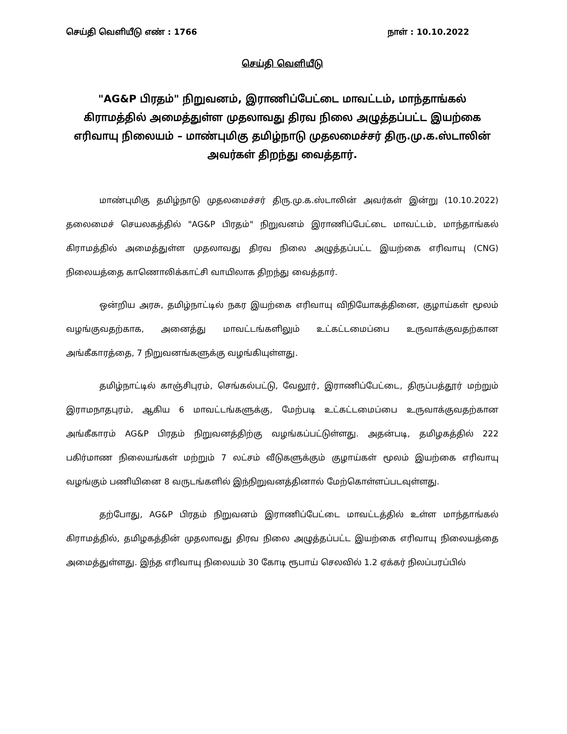செய்தி வெளியீடு எண் : 1766 நாள் : 10.10.2022
செய்தி வெளியீடு
"AG&P பிரதம்" நிறுவனம், இராணிப்பேட்டை மாவட்டம், மாந்தாங்கல் கிராமத்தில் அமைத்துள்ள முதலாவது திரவ நிலை அழுத்தப்பட்ட இயற்கை எரிவாயு நிலையம் – மாண்புமிகு தமிழ்நாடு முதலமைச்சர் திரு.மு.க.ஸ்டாலின் அவர்கள் திறந்து வைத்தார்.
மாண்புமிகு தமிழ்நாடு முதலமைச்சர் திரு.மு.க.ஸ்டாலின் அவர்கள் இன்று (10.10.2022) தலைமைச் செயலகத்தில் "AG&P பிரதம்" நிறுவனம் இராணிப்பேட்டை மாவட்டம், மாந்தாங்கல் கிராமத்தில் அமைத்துள்ள முதலாவது திரவ நிலை அழுத்தப்பட்ட இயற்கை எரிவாயு (CNG) நிலையத்தை காணொலிக்காட்சி வாயிலாக திறந்து வைத்தார்.
ஒன்றிய அரசு, தமிழ்நாட்டில் நகர இயற்கை எரிவாயு விநியோகத்தினை, குழாய்கள் மூலம் வழங்குவதற்காக, அனைத்து மாவட்டங்களிலும் உட்கட்டமைப்பை உருவாக்குவதற்கான அங்கீகாரத்தை, 7 நிறுவனங்களுக்கு வழங்கியுள்ளது.
தமிழ்நாட்டில் காஞ்சிபுரம், செங்கல்பட்டு, வேலூர், இராணிப்பேட்டை, திருப்பத்தூர் மற்றும் இராமநாதபுரம், ஆகிய 6 மாவட்டங்களுக்கு, மேற்படி உட்கட்டமைப்பை உருவாக்குவதற்கான அங்கீகாரம் AG&P பிரதம் நிறுவனத்திற்கு வழங்கப்பட்டுள்ளது. அதன்படி, தமிழகத்தில் 222 பகிர்மாண நிலையங்கள் மற்றும் 7 லட்சம் வீடுகளுக்கும் குழாய்கள் மூலம் இயற்கை எரிவாயு வழங்கும் பணியினை 8 வருடங்களில் இந்நிறுவனத்தினால் மேற்கொள்ளப்படவுள்ளது.
தற்போது, AG&P பிரதம் நிறுவனம் இராணிப்பேட்டை மாவட்டத்தில் உள்ள மாந்தாங்கல் கிராமத்தில், தமிழகத்தின் முதலாவது திரவ நிலை அழுத்தப்பட்ட இயற்கை எரிவாயு நிலையத்தை அமைத்துள்ளது. இந்த எரிவாயு நிலையம் 30 கோடி ரூபாய் செலவில் 1.2 ஏக்கர் நிலப்பரப்பில்